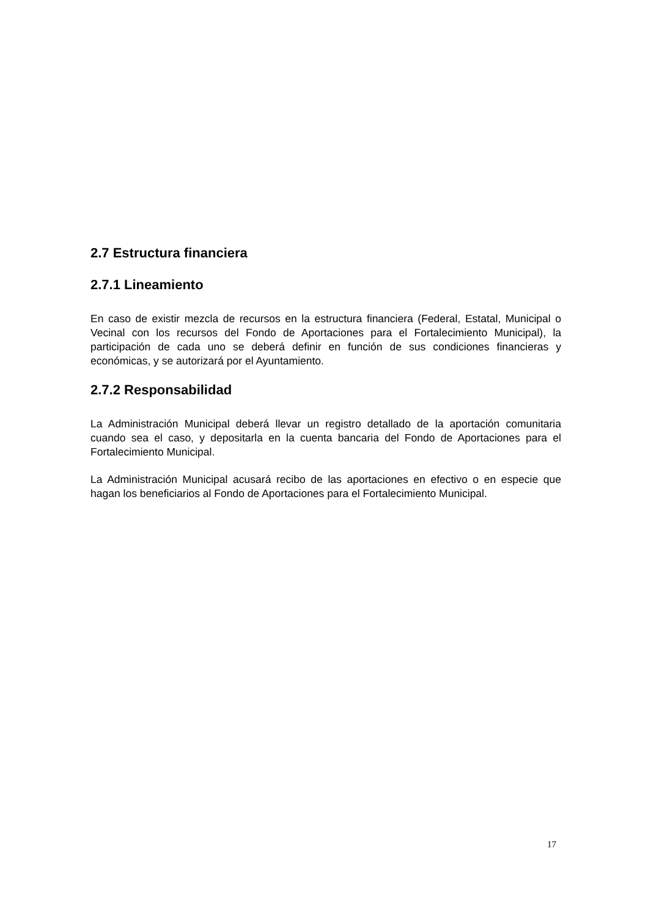2.7 Estructura financiera
2.7.1 Lineamiento
En caso de existir mezcla de recursos en la estructura financiera (Federal, Estatal, Municipal o Vecinal con los recursos del Fondo de Aportaciones para el Fortalecimiento Municipal), la participación de cada uno se deberá definir en función de sus condiciones financieras y económicas, y se autorizará por el Ayuntamiento.
2.7.2 Responsabilidad
La Administración Municipal deberá llevar un registro detallado de la aportación comunitaria cuando sea el caso, y depositarla en la cuenta bancaria del Fondo de Aportaciones para el Fortalecimiento Municipal.
La Administración Municipal acusará recibo de las aportaciones en efectivo o en especie que hagan los beneficiarios al Fondo de Aportaciones para el Fortalecimiento Municipal.
17